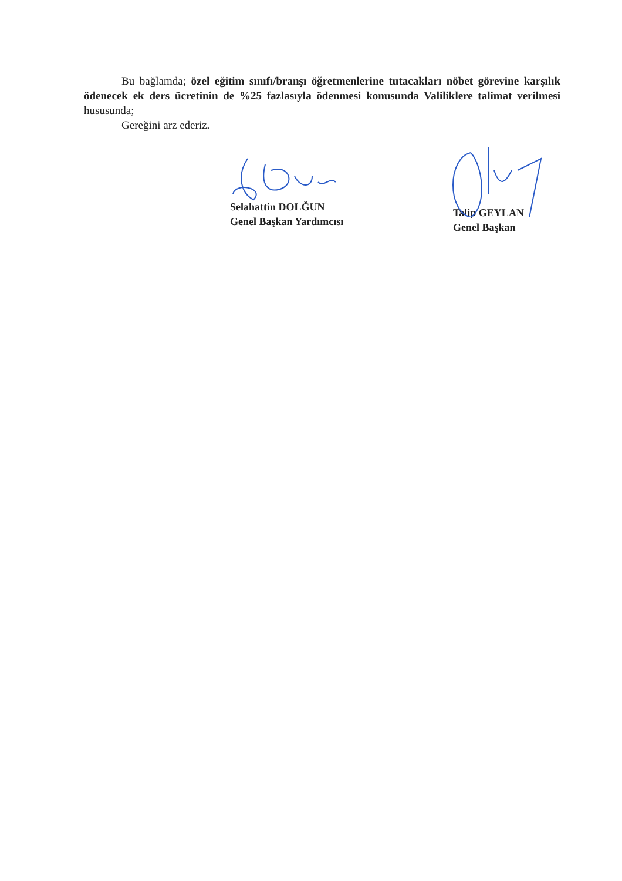Bu bağlamda; özel eğitim sınıfı/branşı öğretmenlerine tutacakları nöbet görevine karşılık ödenecek ek ders ücretinin de %25 fazlasıyla ödenmesi konusunda Valiliklere talimat verilmesi hususunda;
Gereğini arz ederiz.
Selahattin DOLĞUN
Genel Başkan Yardımcısı
Talip GEYLAN
Genel Başkan